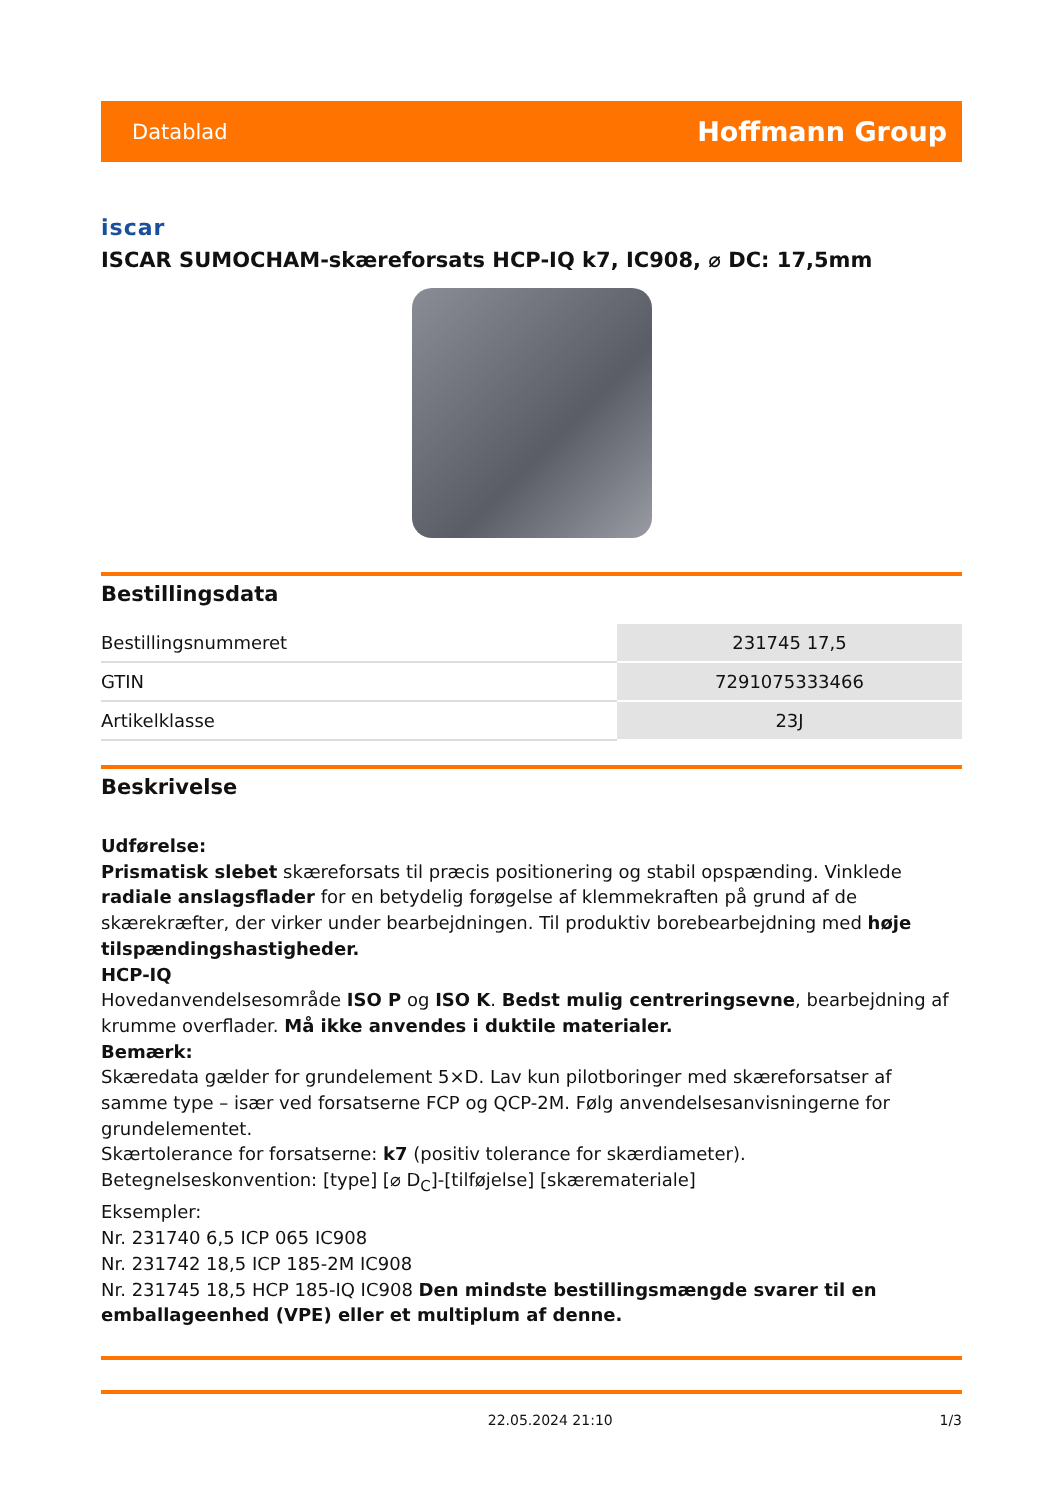Datablad Hoffmann Group
iscar
ISCAR SUMOCHAM-skæreforsats HCP-IQ k7, IC908, ⌀ DC: 17,5mm
Bestillingsdata
| Bestillingsnummeret | 231745 17,5 |
| GTIN | 7291075333466 |
| Artikelklasse | 23J |
Beskrivelse
Udførelse:
Prismatisk slebet skæreforsats til præcis positionering og stabil opspænding. Vinklede radiale anslagsflader for en betydelig forøgelse af klemmekraften på grund af de skærekræfter, der virker under bearbejdningen. Til produktiv borebearbejdning med høje tilspændingshastigheder.
HCP-IQ
Hovedanvendelsesområde ISO P og ISO K. Bedst mulig centreringsevne, bearbejdning af krumme overflader. Må ikke anvendes i duktile materialer.
Bemærk:
Skæredata gælder for grundelement 5×D. Lav kun pilotboringer med skæreforsatser af samme type – især ved forsatserne FCP og QCP-2M. Følg anvendelsesanvisningerne for grundelementet.
Skærtolerance for forsatserne: k7 (positiv tolerance for skærdiameter).
Betegnelseskonvention: [type] [⌀ D<sub>C</sub>]-[tilføjelse] [skæremateriale]
Eksempler:
Nr. 231740 6,5 ICP 065 IC908
Nr. 231742 18,5 ICP 185-2M IC908
Nr. 231745 18,5 HCP 185-IQ IC908 Den mindste bestillingsmængde svarer til en emballageenhed (VPE) eller et multiplum af denne.
22.05.2024 21:10 1/3